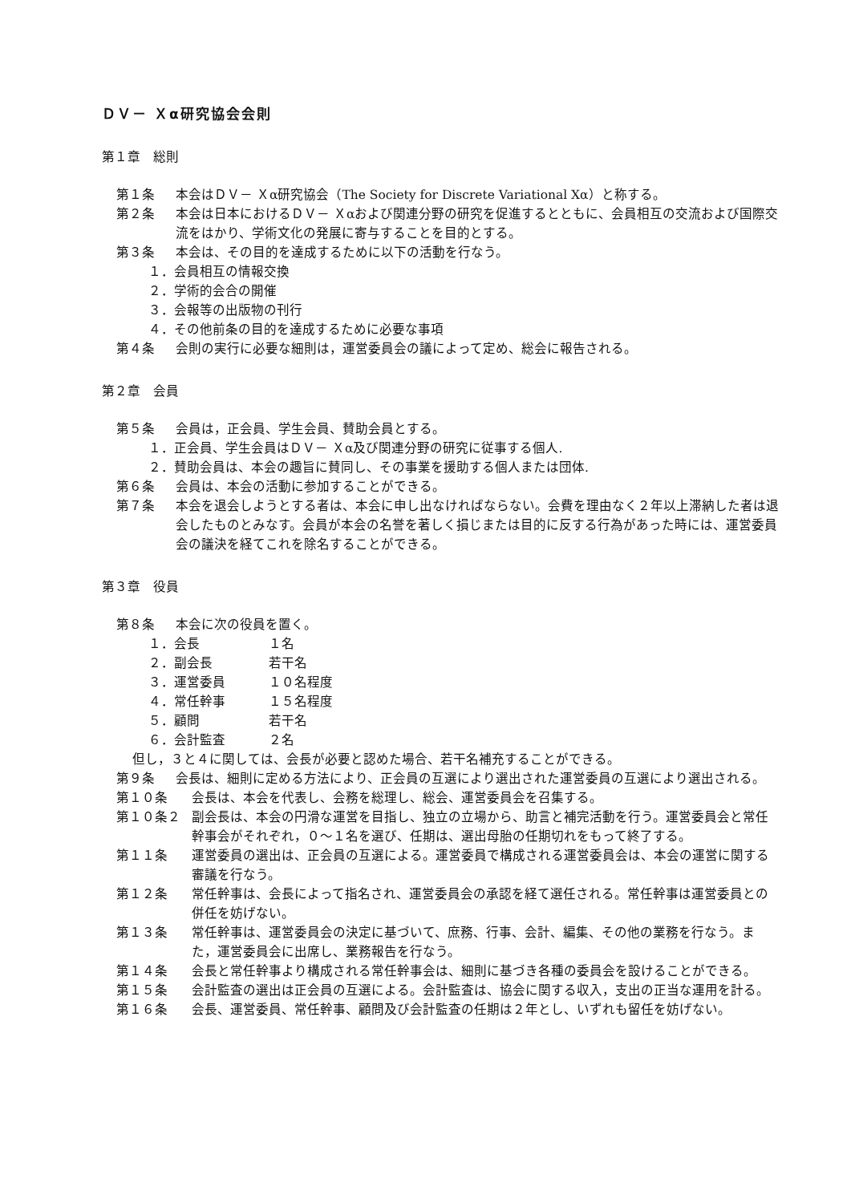ＤＶ－ Ｘα研究協会会則
第１章　総則
第１条 本会はＤＶ－ Ｘα研究協会（The Society for Discrete Variational Xα）と称する。
第２条 本会は日本におけるＤＶ－ Ｘαおよび関連分野の研究を促進するとともに、会員相互の交流および国際交流をはかり、学術文化の発展に寄与することを目的とする。
第３条 本会は、その目的を達成するために以下の活動を行なう。
１．会員相互の情報交換
２．学術的会合の開催
３．会報等の出版物の刊行
４．その他前条の目的を達成するために必要な事項
第４条 会則の実行に必要な細則は，運営委員会の議によって定め、総会に報告される。
第２章　会員
第５条 会員は，正会員、学生会員、賛助会員とする。
１．正会員、学生会員はＤＶ－ Ｘα及び関連分野の研究に従事する個人.
２．賛助会員は、本会の趣旨に賛同し、その事業を援助する個人または団体.
第６条 会員は、本会の活動に参加することができる。
第７条 本会を退会しようとする者は、本会に申し出なければならない。会費を理由なく２年以上滞納した者は退会したものとみなす。会員が本会の名誉を著しく損じまたは目的に反する行為があった時には、運営委員会の議決を経てこれを除名することができる。
第３章　役員
第８条 本会に次の役員を置く。
１．会長 １名
２．副会長 若干名
３．運営委員 １０名程度
４．常任幹事 １５名程度
５．顧問 若干名
６．会計監査 ２名
但し，３と４に関しては、会長が必要と認めた場合、若干名補充することができる。
第９条 会長は、細則に定める方法により、正会員の互選により選出された運営委員の互選により選出される。
第１０条 会長は、本会を代表し、会務を総理し、総会、運営委員会を召集する。
第１０条２ 副会長は、本会の円滑な運営を目指し、独立の立場から、助言と補完活動を行う。運営委員会と常任幹事会がそれぞれ，０～１名を選び、任期は、選出母胎の任期切れをもって終了する。
第１１条 運営委員の選出は、正会員の互選による。運営委員で構成される運営委員会は、本会の運営に関する審議を行なう。
第１２条 常任幹事は、会長によって指名され、運営委員会の承認を経て選任される。常任幹事は運営委員との併任を妨げない。
第１３条 常任幹事は、運営委員会の決定に基づいて、庶務、行事、会計、編集、その他の業務を行なう。また，運営委員会に出席し、業務報告を行なう。
第１４条 会長と常任幹事より構成される常任幹事会は、細則に基づき各種の委員会を設けることができる。
第１５条 会計監査の選出は正会員の互選による。会計監査は、協会に関する収入，支出の正当な運用を計る。
第１６条 会長、運営委員、常任幹事、顧問及び会計監査の任期は２年とし、いずれも留任を妨げない。